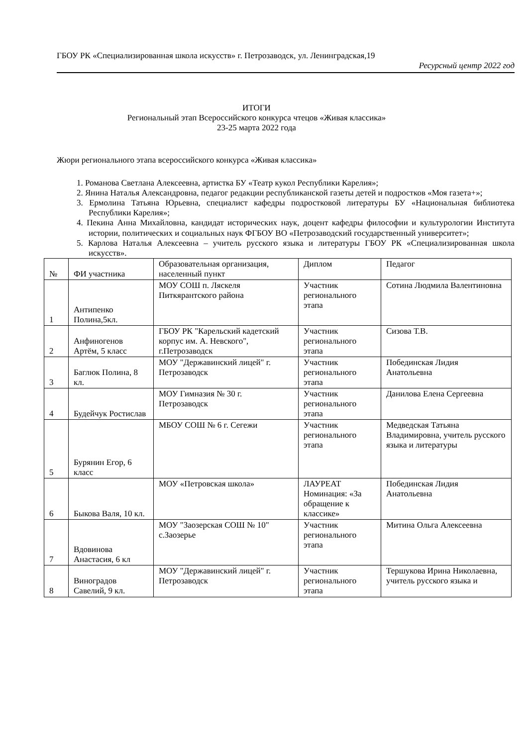ГБОУ РК «Специализированная школа искусств» г. Петрозаводск, ул. Ленинградская,19
Ресурсный центр 2022 год
ИТОГИ
Региональный этап Всероссийского конкурса чтецов «Живая классика»
23-25 марта 2022 года
Жюри регионального этапа всероссийского конкурса «Живая классика»
1. Романова Светлана Алексеевна, артистка БУ «Театр кукол Республики Карелия»;
2. Янина Наталья Александровна, педагог редакции республиканской газеты детей и подростков «Моя газета+»;
3. Ермолина Татьяна Юрьевна, специалист кафедры подростковой литературы БУ «Национальная библиотека Республики Карелия»;
4. Пекина Анна Михайловна, кандидат исторических наук, доцент кафедры философии и культурологии Института истории, политических и социальных наук ФГБОУ ВО «Петрозаводский государственный университет»;
5. Карлова Наталья Алексеевна – учитель русского языка и литературы ГБОУ РК «Специализированная школа искусств».
| № | ФИ участника | Образовательная организация, населенный пункт | Диплом | Педагог |
| 1 | Антипенко Полина,5кл. | МОУ СОШ п. Ляскеля Питкярантского района | Участник регионального этапа | Сотина Людмила Валентиновна |
| 2 | Анфиногенов Артём, 5 класс | ГБОУ РК "Карельский кадетский корпус им. А. Невского", г.Петрозаводск | Участник регионального этапа | Сизова Т.В. |
| 3 | Баглюк Полина, 8 кл. | МОУ "Державинский лицей" г. Петрозаводск | Участник регионального этапа | Побединская Лидия Анатольевна |
| 4 | Будейчук Ростислав | МОУ Гимназия № 30 г. Петрозаводск | Участник регионального этапа | Данилова Елена Сергеевна |
| 5 | Бурянин Егор, 6 класс | МБОУ СОШ № 6 г. Сегежи | Участник регионального этапа | Медведская Татьяна Владимировна, учитель русского языка и литературы |
| 6 | Быкова Валя, 10 кл. | МОУ «Петровская школа» | ЛАУРЕАТ Номинация: «За обращение к классике» | Побединская Лидия Анатольевна |
| 7 | Вдовинова Анастасия, 6 кл | МОУ "Заозерская СОШ № 10" с.Заозерье | Участник регионального этапа | Митина Ольга Алексеевна |
| 8 | Виноградов Савелий, 9 кл. | МОУ "Державинский лицей" г. Петрозаводск | Участник регионального этапа | Тершукова Ирина Николаевна, учитель русского языка и |